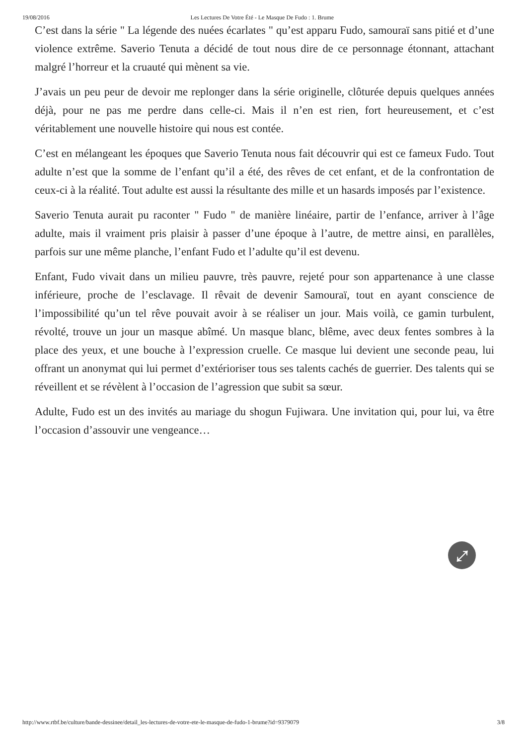19/08/2016 Les Lectures De Votre Été - Le Masque De Fudo : 1. Brume
C’est dans la série " La légende des nuées écarlates " qu’est apparu Fudo, samouraï sans pitié et d’une violence extrême. Saverio Tenuta a décidé de tout nous dire de ce personnage étonnant, attachant malgré l’horreur et la cruauté qui mènent sa vie.
J’avais un peu peur de devoir me replonger dans la série originelle, clôturée depuis quelques années déjà, pour ne pas me perdre dans celle-ci. Mais il n’en est rien, fort heureusement, et c’est véritablement une nouvelle histoire qui nous est contée.
C’est en mélangeant les époques que Saverio Tenuta nous fait découvrir qui est ce fameux Fudo. Tout adulte n’est que la somme de l’enfant qu’il a été, des rêves de cet enfant, et de la confrontation de ceux-ci à la réalité. Tout adulte est aussi la résultante des mille et un hasards imposés par l’existence.
Saverio Tenuta aurait pu raconter " Fudo " de manière linéaire, partir de l’enfance, arriver à l’âge adulte, mais il vraiment pris plaisir à passer d’une époque à l’autre, de mettre ainsi, en parallèles, parfois sur une même planche, l’enfant Fudo et l’adulte qu’il est devenu.
Enfant, Fudo vivait dans un milieu pauvre, très pauvre, rejeté pour son appartenance à une classe inférieure, proche de l’esclavage. Il rêvait de devenir Samouraï, tout en ayant conscience de l’impossibilité qu’un tel rêve pouvait avoir à se réaliser un jour. Mais voilà, ce gamin turbulent, révolté, trouve un jour un masque abîmé. Un masque blanc, blême, avec deux fentes sombres à la place des yeux, et une bouche à l’expression cruelle. Ce masque lui devient une seconde peau, lui offrant un anonymat qui lui permet d’extérioriser tous ses talents cachés de guerrier. Des talents qui se réveillent et se révèlent à l’occasion de l’agression que subit sa sœur.
Adulte, Fudo est un des invités au mariage du shogun Fujiwara. Une invitation qui, pour lui, va être l’occasion d’assouvir une vengeance…
⤢
http://www.rtbf.be/culture/bande-dessinee/detail_les-lectures-de-votre-ete-le-masque-de-fudo-1-brume?id=9379079 3/8